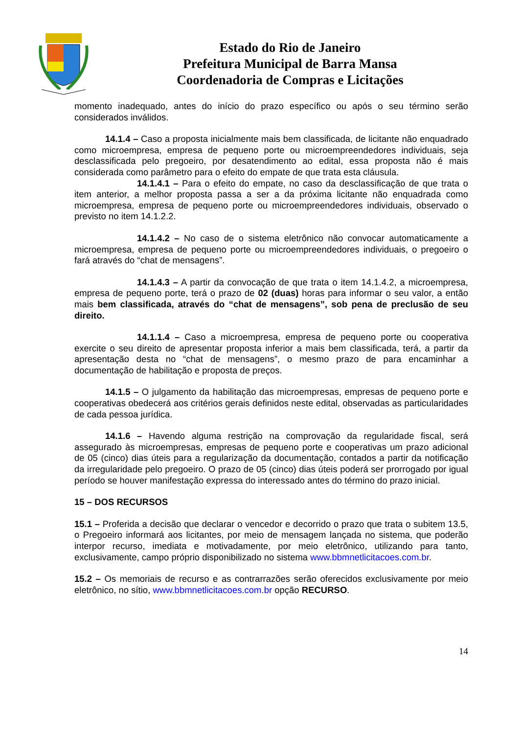Estado do Rio de Janeiro
Prefeitura Municipal de Barra Mansa
Coordenadoria de Compras e Licitações
momento inadequado, antes do início do prazo específico ou após o seu término serão considerados inválidos.
14.1.4 – Caso a proposta inicialmente mais bem classificada, de licitante não enquadrado como microempresa, empresa de pequeno porte ou microempreendedores individuais, seja desclassificada pelo pregoeiro, por desatendimento ao edital, essa proposta não é mais considerada como parâmetro para o efeito do empate de que trata esta cláusula.
14.1.4.1 – Para o efeito do empate, no caso da desclassificação de que trata o item anterior, a melhor proposta passa a ser a da próxima licitante não enquadrada como microempresa, empresa de pequeno porte ou microempreendedores individuais, observado o previsto no item 14.1.2.2.
14.1.4.2 – No caso de o sistema eletrônico não convocar automaticamente a microempresa, empresa de pequeno porte ou microempreendedores individuais, o pregoeiro o fará através do “chat de mensagens”.
14.1.4.3 – A partir da convocação de que trata o item 14.1.4.2, a microempresa, empresa de pequeno porte, terá o prazo de 02 (duas) horas para informar o seu valor, a então mais bem classificada, através do “chat de mensagens”, sob pena de preclusão de seu direito.
14.1.1.4 – Caso a microempresa, empresa de pequeno porte ou cooperativa exercite o seu direito de apresentar proposta inferior a mais bem classificada, terá, a partir da apresentação desta no “chat de mensagens”, o mesmo prazo de para encaminhar a documentação de habilitação e proposta de preços.
14.1.5 – O julgamento da habilitação das microempresas, empresas de pequeno porte e cooperativas obedecerá aos critérios gerais definidos neste edital, observadas as particularidades de cada pessoa jurídica.
14.1.6 – Havendo alguma restrição na comprovação da regularidade fiscal, será assegurado às microempresas, empresas de pequeno porte e cooperativas um prazo adicional de 05 (cinco) dias úteis para a regularização da documentação, contados a partir da notificação da irregularidade pelo pregoeiro. O prazo de 05 (cinco) dias úteis poderá ser prorrogado por igual período se houver manifestação expressa do interessado antes do término do prazo inicial.
15 – DOS RECURSOS
15.1 – Proferida a decisão que declarar o vencedor e decorrido o prazo que trata o subitem 13.5, o Pregoeiro informará aos licitantes, por meio de mensagem lançada no sistema, que poderão interpor recurso, imediata e motivadamente, por meio eletrônico, utilizando para tanto, exclusivamente, campo próprio disponibilizado no sistema www.bbmnetlicitacoes.com.br.
15.2 – Os memoriais de recurso e as contrarrazões serão oferecidos exclusivamente por meio eletrônico, no sítio, www.bbmnetlicitacoes.com.br opção RECURSO.
14